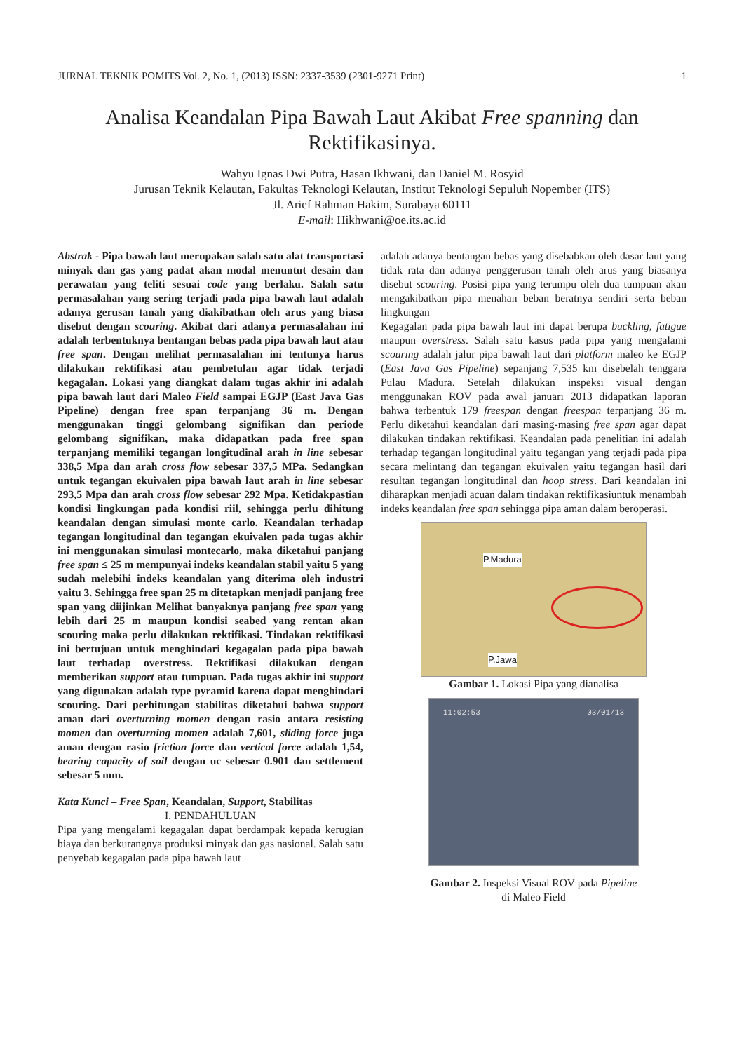JURNAL TEKNIK POMITS Vol. 2, No. 1, (2013) ISSN: 2337-3539 (2301-9271 Print) 1
Analisa Keandalan Pipa Bawah Laut Akibat Free spanning dan Rektifikasinya.
Wahyu Ignas Dwi Putra, Hasan Ikhwani, dan Daniel M. Rosyid
Jurusan Teknik Kelautan, Fakultas Teknologi Kelautan, Institut Teknologi Sepuluh Nopember (ITS)
Jl. Arief Rahman Hakim, Surabaya 60111
E-mail: Hikhwani@oe.its.ac.id
Abstrak - Pipa bawah laut merupakan salah satu alat transportasi minyak dan gas yang padat akan modal menuntut desain dan perawatan yang teliti sesuai code yang berlaku. Salah satu permasalahan yang sering terjadi pada pipa bawah laut adalah adanya gerusan tanah yang diakibatkan oleh arus yang biasa disebut dengan scouring. Akibat dari adanya permasalahan ini adalah terbentuknya bentangan bebas pada pipa bawah laut atau free span. Dengan melihat permasalahan ini tentunya harus dilakukan rektifikasi atau pembetulan agar tidak terjadi kegagalan. Lokasi yang diangkat dalam tugas akhir ini adalah pipa bawah laut dari Maleo Field sampai EGJP (East Java Gas Pipeline) dengan free span terpanjang 36 m. Dengan menggunakan tinggi gelombang signifikan dan periode gelombang signifikan, maka didapatkan pada free span terpanjang memiliki tegangan longitudinal arah in line sebesar 338,5 Mpa dan arah cross flow sebesar 337,5 MPa. Sedangkan untuk tegangan ekuivalen pipa bawah laut arah in line sebesar 293,5 Mpa dan arah cross flow sebesar 292 Mpa. Ketidakpastian kondisi lingkungan pada kondisi riil, sehingga perlu dihitung keandalan dengan simulasi monte carlo. Keandalan terhadap tegangan longitudinal dan tegangan ekuivalen pada tugas akhir ini menggunakan simulasi montecarlo, maka diketahui panjang free span ≤ 25 m mempunyai indeks keandalan stabil yaitu 5 yang sudah melebihi indeks keandalan yang diterima oleh industri yaitu 3. Sehingga free span 25 m ditetapkan menjadi panjang free span yang diijinkan Melihat banyaknya panjang free span yang lebih dari 25 m maupun kondisi seabed yang rentan akan scouring maka perlu dilakukan rektifikasi. Tindakan rektifikasi ini bertujuan untuk menghindari kegagalan pada pipa bawah laut terhadap overstress. Rektifikasi dilakukan dengan memberikan support atau tumpuan. Pada tugas akhir ini support yang digunakan adalah type pyramid karena dapat menghindari scouring. Dari perhitungan stabilitas diketahui bahwa support aman dari overturning momen dengan rasio antara resisting momen dan overturning momen adalah 7,601, sliding force juga aman dengan rasio friction force dan vertical force adalah 1,54, bearing capacity of soil dengan uc sebesar 0.901 dan settlement sebesar 5 mm.
Kata Kunci – Free Span, Keandalan, Support, Stabilitas
I. PENDAHULUAN
Pipa yang mengalami kegagalan dapat berdampak kepada kerugian biaya dan berkurangnya produksi minyak dan gas nasional. Salah satu penyebab kegagalan pada pipa bawah laut
adalah adanya bentangan bebas yang disebabkan oleh dasar laut yang tidak rata dan adanya penggerusan tanah oleh arus yang biasanya disebut scouring. Posisi pipa yang terumpu oleh dua tumpuan akan mengakibatkan pipa menahan beban beratnya sendiri serta beban lingkungan
Kegagalan pada pipa bawah laut ini dapat berupa buckling, fatigue maupun overstress. Salah satu kasus pada pipa yang mengalami scouring adalah jalur pipa bawah laut dari platform maleo ke EGJP (East Java Gas Pipeline) sepanjang 7,535 km disebelah tenggara Pulau Madura. Setelah dilakukan inspeksi visual dengan menggunakan ROV pada awal januari 2013 didapatkan laporan bahwa terbentuk 179 freespan dengan freespan terpanjang 36 m. Perlu diketahui keandalan dari masing-masing free span agar dapat dilakukan tindakan rektifikasi. Keandalan pada penelitian ini adalah terhadap tegangan longitudinal yaitu tegangan yang terjadi pada pipa secara melintang dan tegangan ekuivalen yaitu tegangan hasil dari resultan tegangan longitudinal dan hoop stress. Dari keandalan ini diharapkan menjadi acuan dalam tindakan rektifikasiuntuk menambah indeks keandalan free span sehingga pipa aman dalam beroperasi.
P.Madura
P.Jawa
Gambar 1. Lokasi Pipa yang dianalisa
11:02:53 03/01/13
Gambar 2. Inspeksi Visual ROV pada Pipeline
di Maleo Field